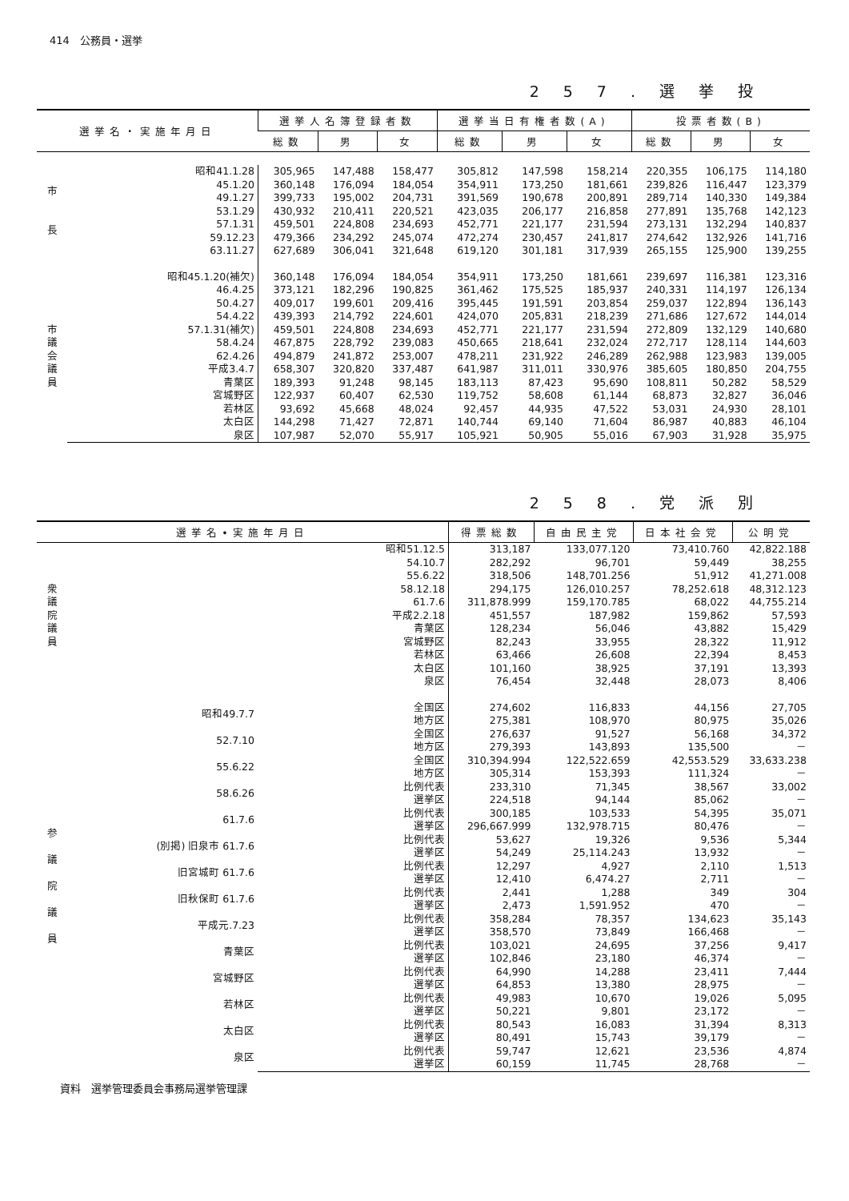414　公務員・選挙
257.選挙投
| 選挙名・実施年月日 | | 選挙人名簿登録者数 | | | 選挙当日有権者数(A) | | | 投票者数(B) | | |
| --- | --- | --- | --- | --- | --- | --- | --- | --- | --- | --- |
| | | 総数 | 男 | 女 | 総数 | 男 | 女 | 総数 | 男 | 女 |
| 市 長 | 昭和41.1.28 | 305,965 | 147,488 | 158,477 | 305,812 | 147,598 | 158,214 | 220,355 | 106,175 | 114,180 |
| | 45.1.20 | 360,148 | 176,094 | 184,054 | 354,911 | 173,250 | 181,661 | 239,826 | 116,447 | 123,379 |
| | 49.1.27 | 399,733 | 195,002 | 204,731 | 391,569 | 190,678 | 200,891 | 289,714 | 140,330 | 149,384 |
| | 53.1.29 | 430,932 | 210,411 | 220,521 | 423,035 | 206,177 | 216,858 | 277,891 | 135,768 | 142,123 |
| | 57.1.31 | 459,501 | 224,808 | 234,693 | 452,771 | 221,177 | 231,594 | 273,131 | 132,294 | 140,837 |
| | 59.12.23 | 479,366 | 234,292 | 245,074 | 472,274 | 230,457 | 241,817 | 274,642 | 132,926 | 141,716 |
| | 63.11.27 | 627,689 | 306,041 | 321,648 | 619,120 | 301,181 | 317,939 | 265,155 | 125,900 | 139,255 |
| 市 議 会 議 員 | 昭和45.1.20(補欠) | 360,148 | 176,094 | 184,054 | 354,911 | 173,250 | 181,661 | 239,697 | 116,381 | 123,316 |
| | 46.4.25 | 373,121 | 182,296 | 190,825 | 361,462 | 175,525 | 185,937 | 240,331 | 114,197 | 126,134 |
| | 50.4.27 | 409,017 | 199,601 | 209,416 | 395,445 | 191,591 | 203,854 | 259,037 | 122,894 | 136,143 |
| | 54.4.22 | 439,393 | 214,792 | 224,601 | 424,070 | 205,831 | 218,239 | 271,686 | 127,672 | 144,014 |
| | 57.1.31(補欠) | 459,501 | 224,808 | 234,693 | 452,771 | 221,177 | 231,594 | 272,809 | 132,129 | 140,680 |
| | 58.4.24 | 467,875 | 228,792 | 239,083 | 450,665 | 218,641 | 232,024 | 272,717 | 128,114 | 144,603 |
| | 62.4.26 | 494,879 | 241,872 | 253,007 | 478,211 | 231,922 | 246,289 | 262,988 | 123,983 | 139,005 |
| | 平成3.4.7 | 658,307 | 320,820 | 337,487 | 641,987 | 311,011 | 330,976 | 385,605 | 180,850 | 204,755 |
| | 青葉区 | 189,393 | 91,248 | 98,145 | 183,113 | 87,423 | 95,690 | 108,811 | 50,282 | 58,529 |
| | 宮城野区 | 122,937 | 60,407 | 62,530 | 119,752 | 58,608 | 61,144 | 68,873 | 32,827 | 36,046 |
| | 若林区 | 93,692 | 45,668 | 48,024 | 92,457 | 44,935 | 47,522 | 53,031 | 24,930 | 28,101 |
| | 太白区 | 144,298 | 71,427 | 72,871 | 140,744 | 69,140 | 71,604 | 86,987 | 40,883 | 46,104 |
| | 泉区 | 107,987 | 52,070 | 55,917 | 105,921 | 50,905 | 55,016 | 67,903 | 31,928 | 35,975 |
258.党派別
| 選挙名•実施年月日 | | | 得票総数 | 自由民主党 | 日本社会党 | 公明党 |
| --- | --- | --- | --- | --- | --- | --- |
| 衆 議 院 議 員 | 昭和51.12.5 | | 313,187 | 133,077.120 | 73,410.760 | 42,822.188 |
| | 54.10.7 | | 282,292 | 96,701 | 59,449 | 38,255 |
| | 55.6.22 | | 318,506 | 148,701.256 | 51,912 | 41,271.008 |
| | 58.12.18 | | 294,175 | 126,010.257 | 78,252.618 | 48,312.123 |
| | 61.7.6 | | 311,878.999 | 159,170.785 | 68,022 | 44,755.214 |
| | 平成2.2.18 | | 451,557 | 187,982 | 159,862 | 57,593 |
| | 青葉区 | | 128,234 | 56,046 | 43,882 | 15,429 |
| | 宮城野区 | | 82,243 | 33,955 | 28,322 | 11,912 |
| | 若林区 | | 63,466 | 26,608 | 22,394 | 8,453 |
| | 太白区 | | 101,160 | 38,925 | 37,191 | 13,393 |
| | 泉区 | | 76,454 | 32,448 | 28,073 | 8,406 |
| 参 議 院 議 員 | 昭和49.7.7 | 全国区 | 274,602 | 116,833 | 44,156 | 27,705 |
| | | 地方区 | 275,381 | 108,970 | 80,975 | 35,026 |
| | 52.7.10 | 全国区 | 276,637 | 91,527 | 56,168 | 34,372 |
| | | 地方区 | 279,393 | 143,893 | 135,500 | － |
| | 55.6.22 | 全国区 | 310,394.994 | 122,522.659 | 42,553.529 | 33,633.238 |
| | | 地方区 | 305,314 | 153,393 | 111,324 | － |
| | 58.6.26 | 比例代表 | 233,310 | 71,345 | 38,567 | 33,002 |
| | | 選挙区 | 224,518 | 94,144 | 85,062 | － |
| | 61.7.6 | 比例代表 | 300,185 | 103,533 | 54,395 | 35,071 |
| | | 選挙区 | 296,667.999 | 132,978.715 | 80,476 | － |
| | (別掲) 旧泉市 61.7.6 | 比例代表 | 53,627 | 19,326 | 9,536 | 5,344 |
| | | 選挙区 | 54,249 | 25,114.243 | 13,932 | － |
| | 旧宮城町 61.7.6 | 比例代表 | 12,297 | 4,927 | 2,110 | 1,513 |
| | | 選挙区 | 12,410 | 6,474.27 | 2,711 | － |
| | 旧秋保町 61.7.6 | 比例代表 | 2,441 | 1,288 | 349 | 304 |
| | | 選挙区 | 2,473 | 1,591.952 | 470 | － |
| | 平成元.7.23 | 比例代表 | 358,284 | 78,357 | 134,623 | 35,143 |
| | | 選挙区 | 358,570 | 73,849 | 166,468 | － |
| | 青葉区 | 比例代表 | 103,021 | 24,695 | 37,256 | 9,417 |
| | | 選挙区 | 102,846 | 23,180 | 46,374 | － |
| | 宮城野区 | 比例代表 | 64,990 | 14,288 | 23,411 | 7,444 |
| | | 選挙区 | 64,853 | 13,380 | 28,975 | － |
| | 若林区 | 比例代表 | 49,983 | 10,670 | 19,026 | 5,095 |
| | | 選挙区 | 50,221 | 9,801 | 23,172 | － |
| | 太白区 | 比例代表 | 80,543 | 16,083 | 31,394 | 8,313 |
| | | 選挙区 | 80,491 | 15,743 | 39,179 | － |
| | 泉区 | 比例代表 | 59,747 | 12,621 | 23,536 | 4,874 |
| | | 選挙区 | 60,159 | 11,745 | 28,768 | － |
資料　選挙管理委員会事務局選挙管理課